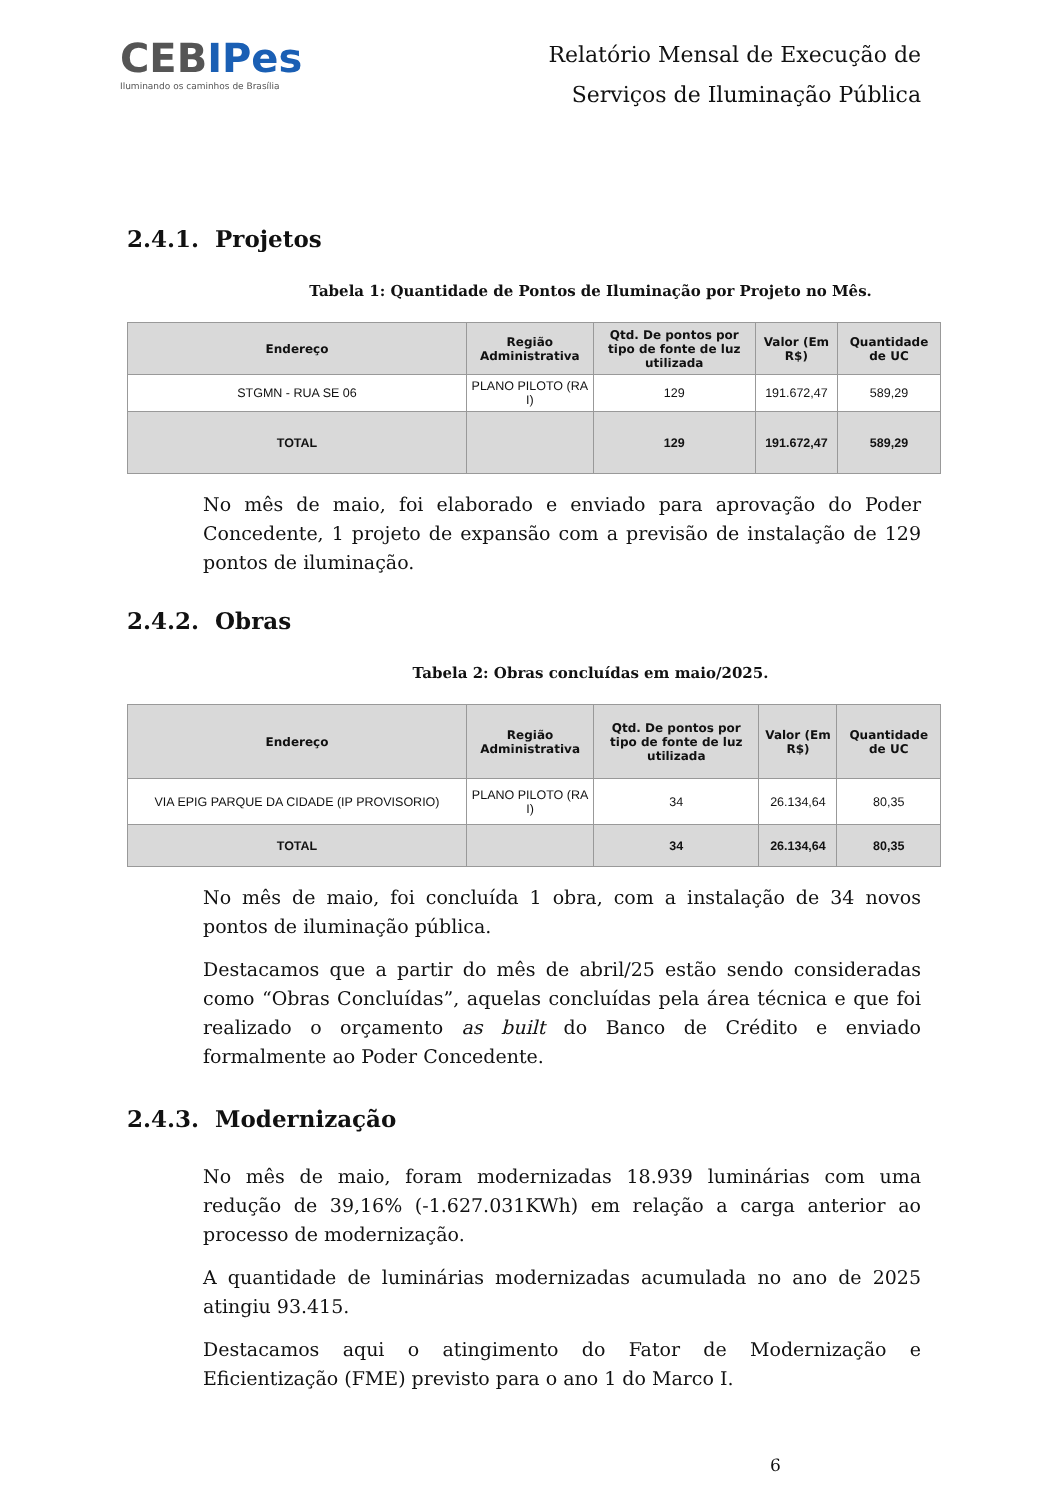CEBIPes
Iluminando os caminhos de Brasília
Relatório Mensal de Execução de
Serviços de Iluminação Pública
2.4.1. Projetos
Tabela 1: Quantidade de Pontos de Iluminação por Projeto no Mês.
| Endereço | Região Administrativa | Qtd. De pontos por tipo de fonte de luz utilizada | Valor (Em R$) | Quantidade de UC |
| --- | --- | --- | --- | --- |
| STGMN - RUA SE 06 | PLANO PILOTO (RA I) | 129 | 191.672,47 | 589,29 |
| TOTAL | | 129 | 191.672,47 | 589,29 |
No mês de maio, foi elaborado e enviado para aprovação do Poder Concedente, 1 projeto de expansão com a previsão de instalação de 129 pontos de iluminação.
2.4.2. Obras
Tabela 2: Obras concluídas em maio/2025.
| Endereço | Região Administrativa | Qtd. De pontos por tipo de fonte de luz utilizada | Valor (Em R$) | Quantidade de UC |
| --- | --- | --- | --- | --- |
| VIA EPIG PARQUE DA CIDADE (IP PROVISORIO) | PLANO PILOTO (RA I) | 34 | 26.134,64 | 80,35 |
| TOTAL | | 34 | 26.134,64 | 80,35 |
No mês de maio, foi concluída 1 obra, com a instalação de 34 novos pontos de iluminação pública.
Destacamos que a partir do mês de abril/25 estão sendo consideradas como “Obras Concluídas”, aquelas concluídas pela área técnica e que foi realizado o orçamento as built do Banco de Crédito e enviado formalmente ao Poder Concedente.
2.4.3. Modernização
No mês de maio, foram modernizadas 18.939 luminárias com uma redução de 39,16% (-1.627.031KWh) em relação a carga anterior ao processo de modernização.
A quantidade de luminárias modernizadas acumulada no ano de 2025 atingiu 93.415.
Destacamos aqui o atingimento do Fator de Modernização e Eficientização (FME) previsto para o ano 1 do Marco I.
6